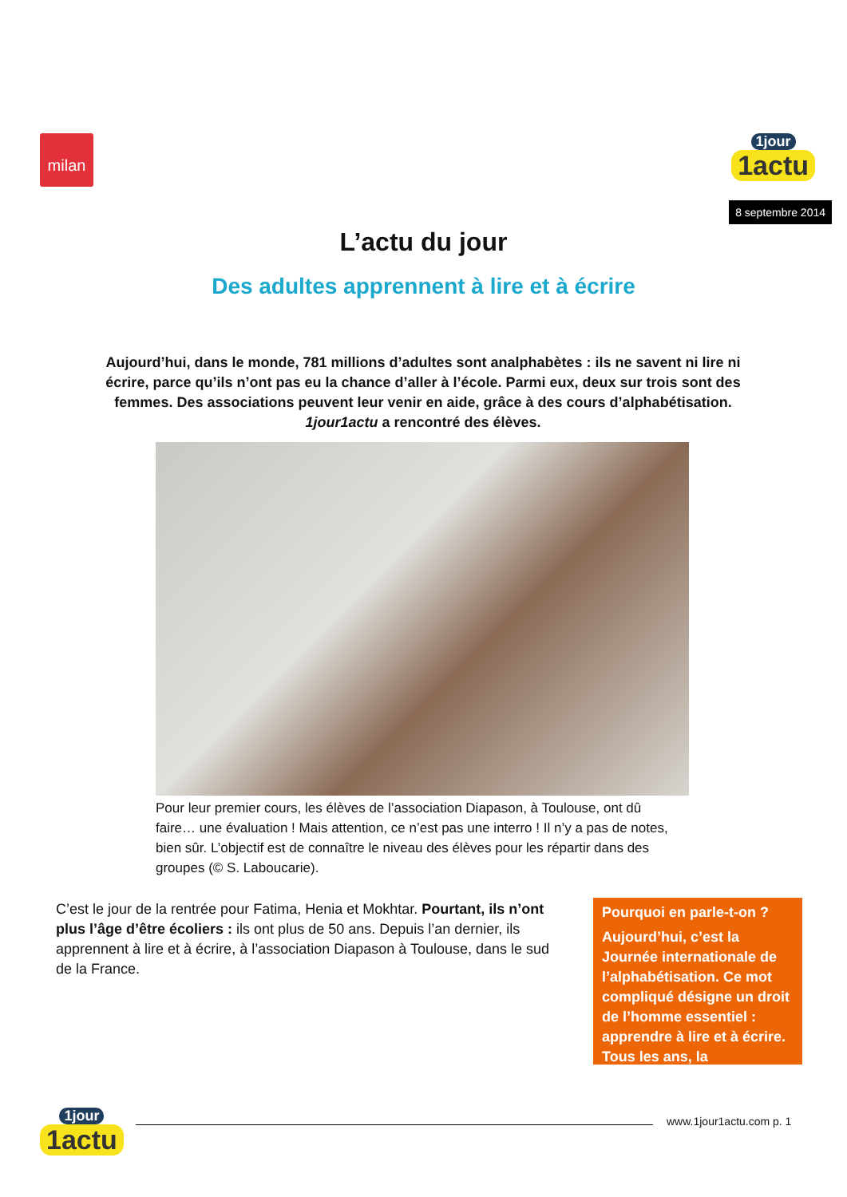milan 1jour 1actu
8 septembre 2014
L’actu du jour
Des adultes apprennent à lire et à écrire
Aujourd’hui, dans le monde, 781 millions d’adultes sont analphabètes : ils ne savent ni lire ni écrire, parce qu’ils n’ont pas eu la chance d’aller à l’école. Parmi eux, deux sur trois sont des femmes. Des associations peuvent leur venir en aide, grâce à des cours d’alphabétisation. 1jour1actu a rencontré des élèves.
Pour leur premier cours, les élèves de l’association Diapason, à Toulouse, ont dû faire… une évaluation ! Mais attention, ce n’est pas une interro ! Il n’y a pas de notes, bien sûr. L’objectif est de connaître le niveau des élèves pour les répartir dans des groupes (© S. Laboucarie).
C’est le jour de la rentrée pour Fatima, Henia et Mokhtar. Pourtant, ils n’ont plus l’âge d’être écoliers : ils ont plus de 50 ans. Depuis l’an dernier, ils apprennent à lire et à écrire, à l’association Diapason à Toulouse, dans le sud de la France.
Pourquoi en parle-t-on ?
Aujourd’hui, c’est la Journée internationale de l’alphabétisation. Ce mot compliqué désigne un droit de l’homme essentiel : apprendre à lire et à écrire. Tous les ans, la
1jour 1actu www.1jour1actu.com p. 1